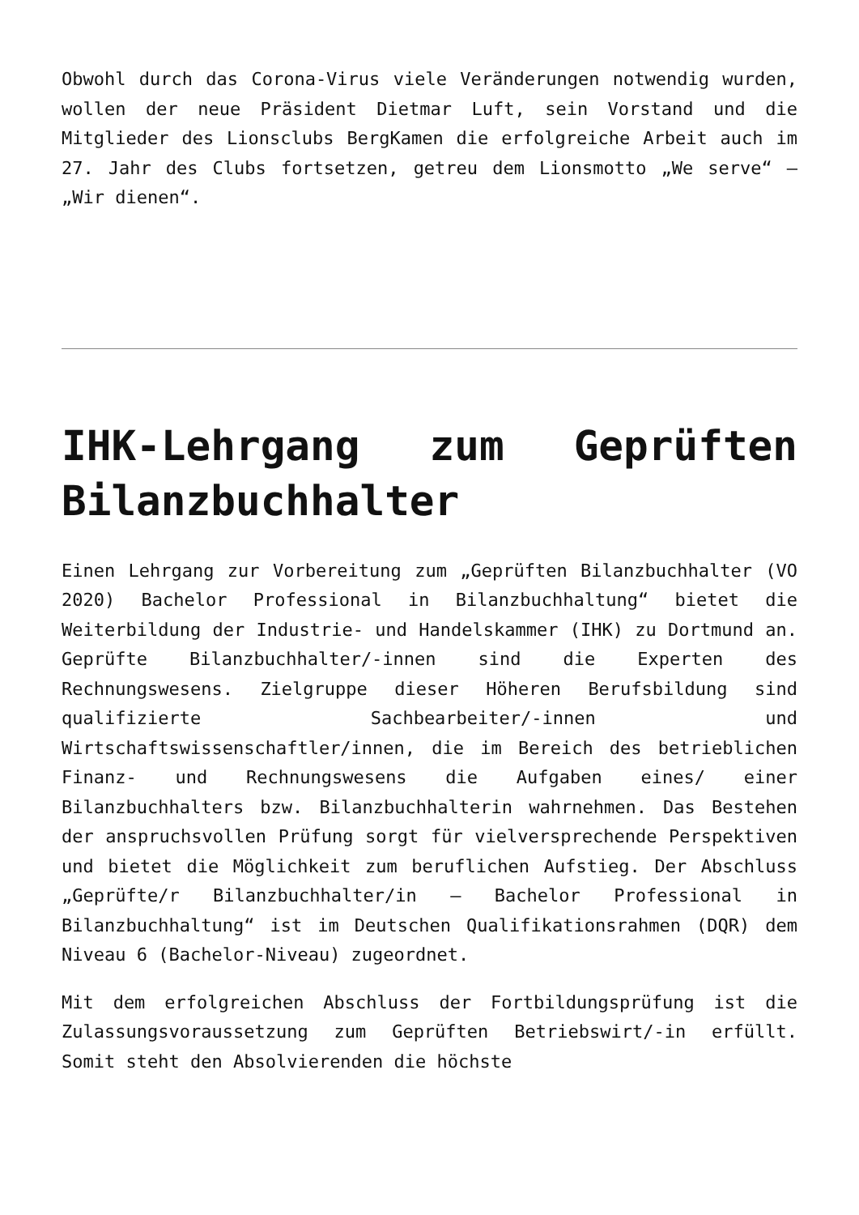Obwohl durch das Corona-Virus viele Veränderungen notwendig wurden, wollen der neue Präsident Dietmar Luft, sein Vorstand und die Mitglieder des Lionsclubs BergKamen die erfolgreiche Arbeit auch im 27. Jahr des Clubs fortsetzen, getreu dem Lionsmotto „We serve“ – „Wir dienen“.
IHK-Lehrgang zum Geprüften Bilanzbuchhalter
Einen Lehrgang zur Vorbereitung zum „Geprüften Bilanzbuchhalter (VO 2020) Bachelor Professional in Bilanzbuchhaltung“ bietet die Weiterbildung der Industrie- und Handelskammer (IHK) zu Dortmund an. Geprüfte Bilanzbuchhalter/-innen sind die Experten des Rechnungswesens. Zielgruppe dieser Höheren Berufsbildung sind qualifizierte Sachbearbeiter/-innen und Wirtschaftswissenschaftler/innen, die im Bereich des betrieblichen Finanz- und Rechnungswesens die Aufgaben eines/ einer Bilanzbuchhalters bzw. Bilanzbuchhalterin wahrnehmen. Das Bestehen der anspruchsvollen Prüfung sorgt für vielversprechende Perspektiven und bietet die Möglichkeit zum beruflichen Aufstieg. Der Abschluss „Geprüfte/r Bilanzbuchhalter/in – Bachelor Professional in Bilanzbuchhaltung“ ist im Deutschen Qualifikationsrahmen (DQR) dem Niveau 6 (Bachelor-Niveau) zugeordnet.
Mit dem erfolgreichen Abschluss der Fortbildungsprüfung ist die Zulassungsvoraussetzung zum Geprüften Betriebswirt/-in erfüllt. Somit steht den Absolvierenden die höchste